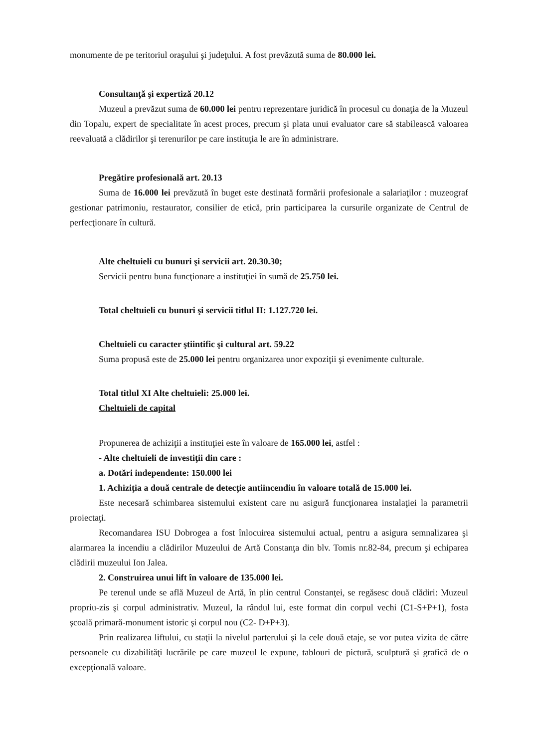monumente de pe teritoriul oraşului şi judeţului. A fost prevăzută suma de 80.000 lei.
Consultanţă şi expertiză 20.12
Muzeul a prevăzut suma de 60.000 lei pentru reprezentare juridică în procesul cu donaţia de la Muzeul din Topalu, expert de specialitate în acest proces, precum şi plata unui evaluator care să stabilească valoarea reevaluată a clădirilor şi terenurilor pe care instituţia le are în administrare.
Pregătire profesională art. 20.13
Suma de 16.000 lei prevăzută în buget este destinată formării profesionale a salariaţilor : muzeograf gestionar patrimoniu, restaurator, consilier de etică, prin participarea la cursurile organizate de Centrul de perfecţionare în cultură.
Alte cheltuieli cu bunuri şi servicii art. 20.30.30;
Servicii pentru buna funcţionare a instituţiei în sumă de 25.750 lei.
Total cheltuieli cu bunuri şi servicii titlul II: 1.127.720 lei.
Cheltuieli cu caracter ştiintific şi cultural art. 59.22
Suma propusă este de 25.000 lei pentru organizarea unor expoziţii şi evenimente culturale.
Total titlul XI Alte cheltuieli: 25.000 lei.
Cheltuieli de capital
Propunerea de achiziţii a instituţiei este în valoare de 165.000 lei, astfel :
- Alte cheltuieli de investiţii din care :
a. Dotări independente: 150.000 lei
1. Achiziţia a două centrale de detecţie antiincendiu în valoare totală de 15.000 lei.
Este necesară schimbarea sistemului existent care nu asigură funcţionarea instalaţiei la parametrii proiectaţi.
Recomandarea ISU Dobrogea a fost înlocuirea sistemului actual, pentru a asigura semnalizarea şi alarmarea la incendiu a clădirilor Muzeului de Artă Constanţa din blv. Tomis nr.82-84, precum şi echiparea clădirii muzeului Ion Jalea.
2. Construirea unui lift în valoare de 135.000 lei.
Pe terenul unde se află Muzeul de Artă, în plin centrul Constanţei, se regăsesc două clădiri: Muzeul propriu-zis şi corpul administrativ. Muzeul, la rândul lui, este format din corpul vechi (C1-S+P+1), fosta şcoală primară-monument istoric şi corpul nou (C2- D+P+3).
Prin realizarea liftului, cu staţii la nivelul parterului şi la cele două etaje, se vor putea vizita de către persoanele cu dizabilităţi lucrările pe care muzeul le expune, tablouri de pictură, sculptură şi grafică de o excepţională valoare.